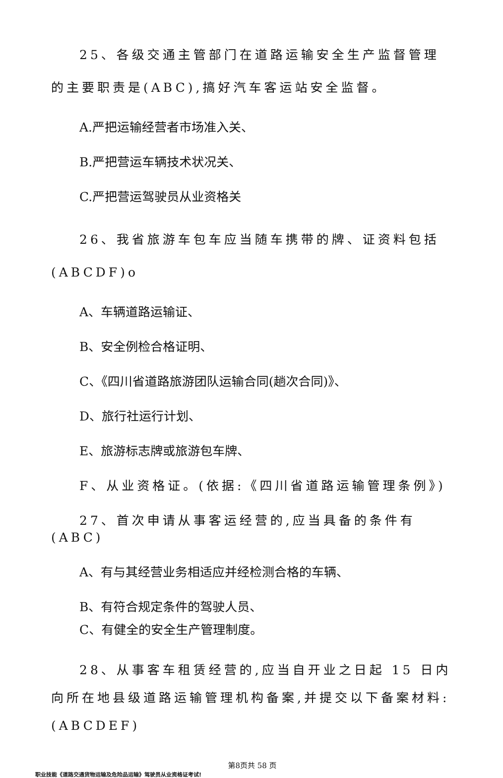25、各级交通主管部门在道路运输安全生产监督管理的主要职责是(ABC),搞好汽车客运站安全监督。
A.严把运输经营者市场准入关、
B.严把营运车辆技术状况关、
C.严把营运驾驶员从业资格关
26、我省旅游车包车应当随车携带的牌、证资料包括(ABCDF)o
A、车辆道路运输证、
B、安全例检合格证明、
C、《四川省道路旅游团队运输合同(趟次合同)》、
D、旅行社运行计划、
E、旅游标志牌或旅游包车牌、
F、从业资格证。(依据:《四川省道路运输管理条例》)
27、首次申请从事客运经营的,应当具备的条件有(ABC)
A、有与其经营业务相适应并经检测合格的车辆、
B、有符合规定条件的驾驶人员、
C、有健全的安全生产管理制度。
28、从事客车租赁经营的,应当自开业之日起 15 日内向所在地县级道路运输管理机构备案,并提交以下备案材料:(ABCDEF)
第8页共 58 页
职业技能《道路交通货物运输及危险品运输》驾驶员从业资格证考试!